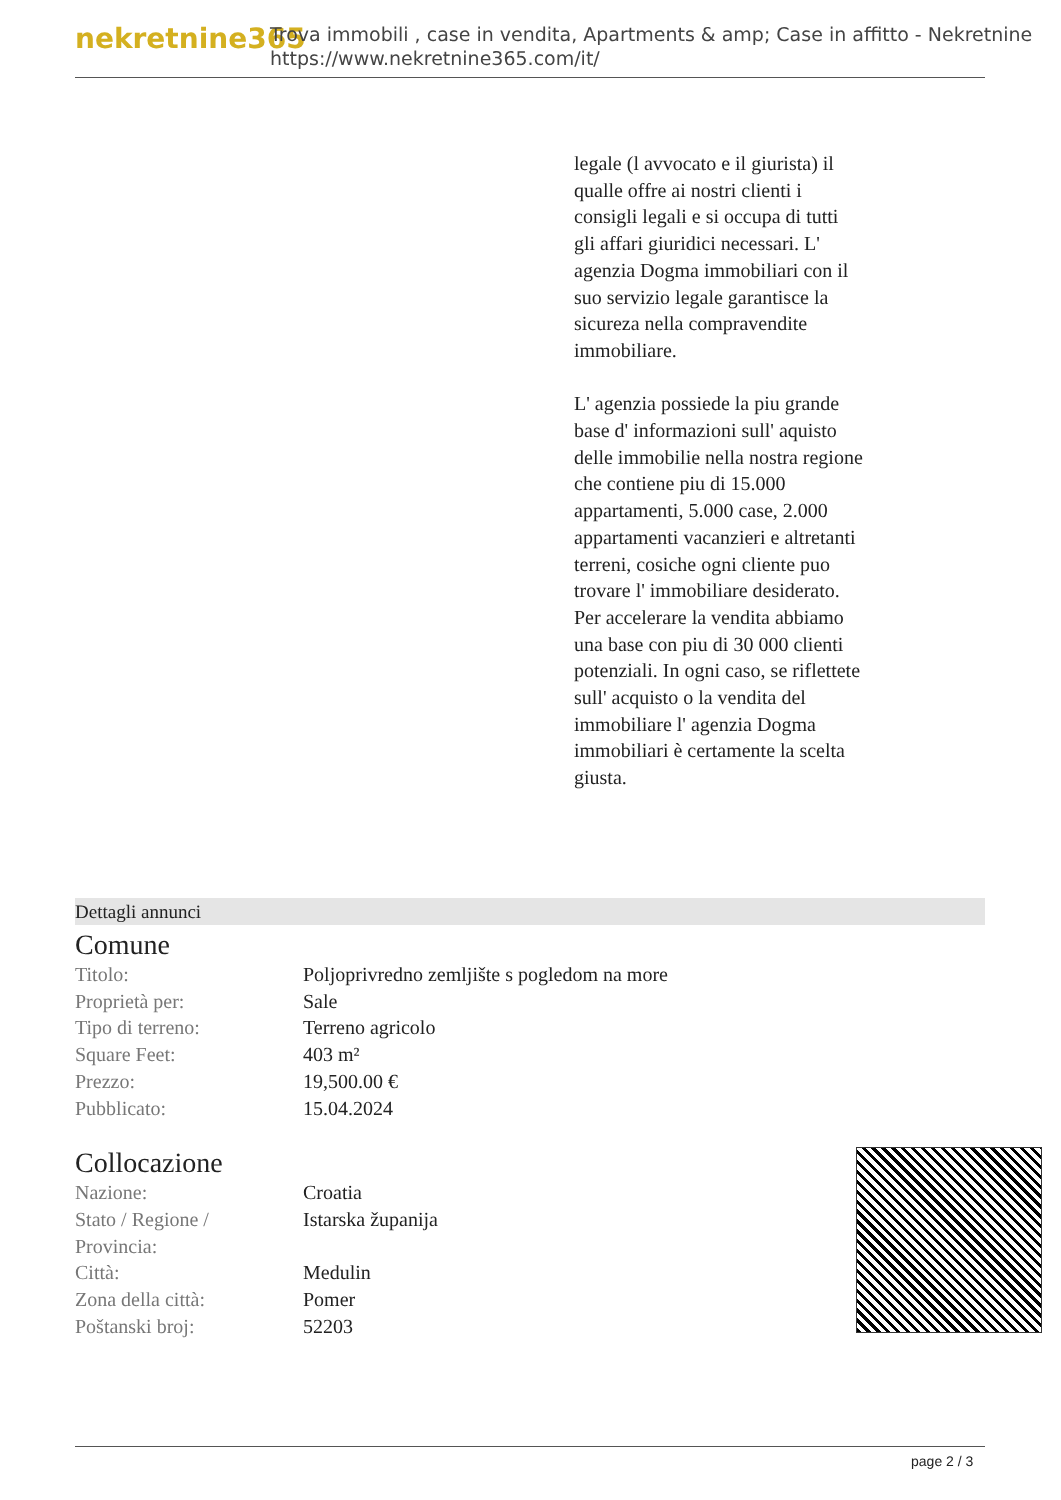nekretnine365
Trova immobili , case in vendita, Apartments & amp; Case in affitto - Nekretnine
https://www.nekretnine365.com/it/
legale (l avvocato e il giurista) il qualle offre ai nostri clienti i consigli legali e si occupa di tutti gli affari giuridici necessari. L' agenzia Dogma immobiliari con il suo servizio legale garantisce la sicureza nella compravendite immobiliare.
L' agenzia possiede la piu grande base d' informazioni sull' aquisto delle immobilie nella nostra regione che contiene piu di 15.000 appartamenti, 5.000 case, 2.000 appartamenti vacanzieri e altretanti terreni, cosiche ogni cliente puo trovare l' immobiliare desiderato. Per accelerare la vendita abbiamo una base con piu di 30 000 clienti potenziali. In ogni caso, se riflettete sull' acquisto o la vendita del immobiliare l' agenzia Dogma immobiliari è certamente la scelta giusta.
Dettagli annunci
Comune
| Titolo: | Poljoprivredno zemljište s pogledom na more |
| Proprietà per: | Sale |
| Tipo di terreno: | Terreno agricolo |
| Square Feet: | 403 m² |
| Prezzo: | 19,500.00 € |
| Pubblicato: | 15.04.2024 |
Collocazione
| Nazione: | Croatia |
| Stato / Regione / Provincia: | Istarska županija |
| Città: | Medulin |
| Zona della città: | Pomer |
| Poštanski broj: | 52203 |
page 2 / 3